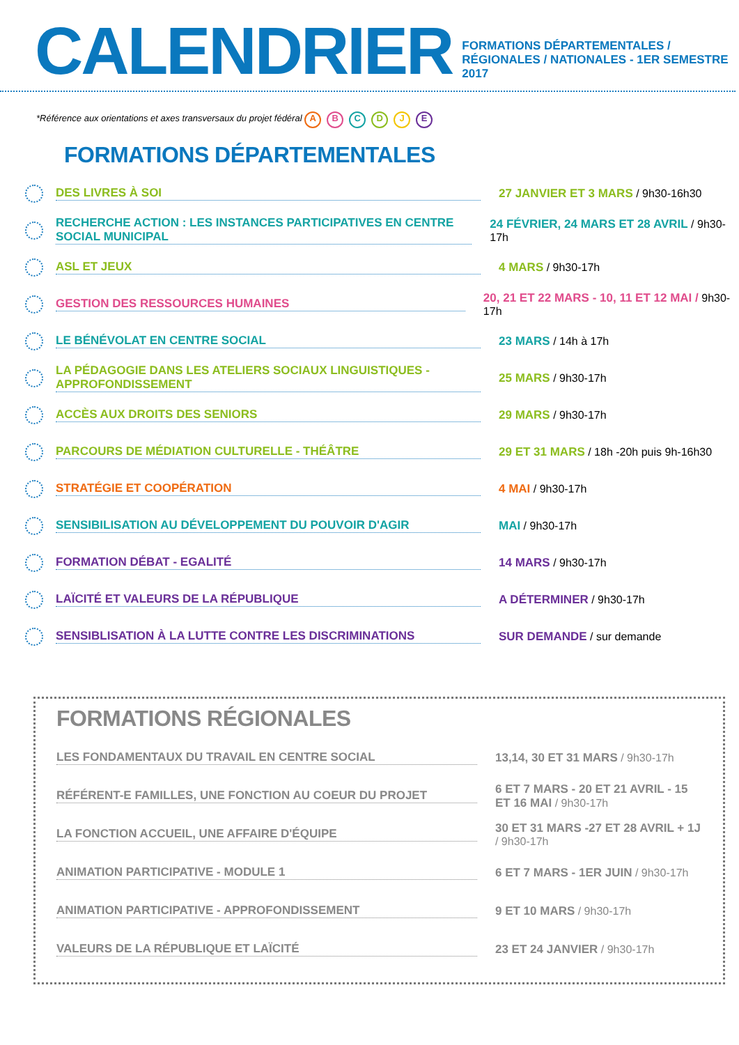CALENDRIER
FORMATIONS DÉPARTEMENTALES / RÉGIONALES / NATIONALES - 1ER SEMESTRE 2017
*Référence aux orientations et axes transversaux du projet fédéral A B C D J E
FORMATIONS DÉPARTEMENTALES
DES LIVRES À SOI
27 JANVIER ET 3 MARS / 9h30-16h30
RECHERCHE ACTION : LES INSTANCES PARTICIPATIVES EN CENTRE SOCIAL MUNICIPAL
24 FÉVRIER, 24 MARS ET 28 AVRIL / 9h30-17h
ASL ET JEUX 4 MARS / 9h30-17h
GESTION DES RESSOURCES HUMAINES
20, 21 ET 22 MARS - 10, 11 ET 12 MAI / 9h30-17h
LE BÉNÉVOLAT EN CENTRE SOCIAL 23 MARS / 14h à 17h
LA PÉDAGOGIE DANS LES ATELIERS SOCIAUX LINGUISTIQUES - APPROFONDISSEMENT
25 MARS / 9h30-17h
ACCÈS AUX DROITS DES SENIORS 29 MARS / 9h30-17h
PARCOURS DE MÉDIATION CULTURELLE - THÉÂTRE
29 ET 31 MARS / 18h -20h puis 9h-16h30
STRATÉGIE ET COOPÉRATION 4 MAI / 9h30-17h
SENSIBILISATION AU DÉVELOPPEMENT DU POUVOIR D'AGIR MAI / 9h30-17h
FORMATION DÉBAT - EGALITÉ 14 MARS / 9h30-17h
LAÏCITÉ ET VALEURS DE LA RÉPUBLIQUE A DÉTERMINER / 9h30-17h
SENSIBLISATION À LA LUTTE CONTRE LES DISCRIMINATIONS SUR DEMANDE / sur demande
FORMATIONS RÉGIONALES
LES FONDAMENTAUX DU TRAVAIL EN CENTRE SOCIAL 13,14, 30 ET 31 MARS / 9h30-17h
RÉFÉRENT-E FAMILLES, UNE FONCTION AU COEUR DU PROJET
6 ET 7 MARS - 20 ET 21 AVRIL - 15 ET 16 MAI / 9h30-17h
LA FONCTION ACCUEIL, UNE AFFAIRE D'ÉQUIPE
30 ET 31 MARS -27 ET 28 AVRIL + 1J / 9h30-17h
ANIMATION PARTICIPATIVE - MODULE 1
6 ET 7 MARS - 1ER JUIN / 9h30-17h
ANIMATION PARTICIPATIVE - APPROFONDISSEMENT 9 ET 10 MARS / 9h30-17h
VALEURS DE LA RÉPUBLIQUE ET LAÏCITÉ 23 ET 24 JANVIER / 9h30-17h